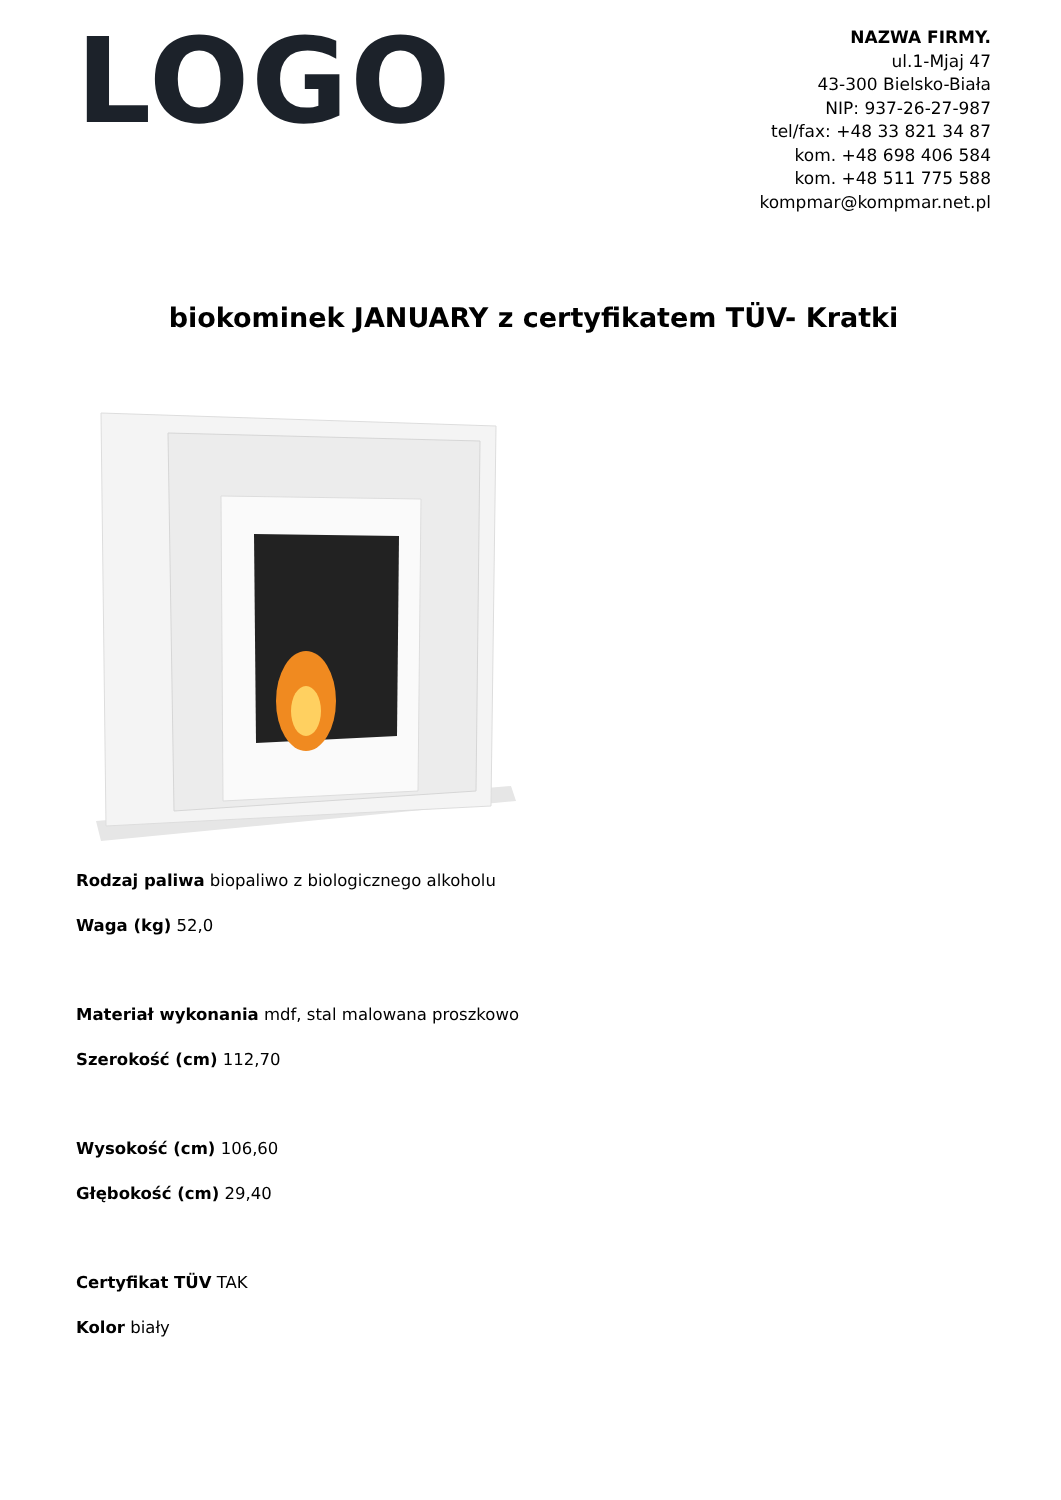LOGO
NAZWA FIRMY.
ul.1-Mjaj 47
43-300 Bielsko-Biała
NIP: 937-26-27-987
tel/fax: +48 33 821 34 87
kom. +48 698 406 584
kom. +48 511 775 588
kompmar@kompmar.net.pl
biokominek JANUARY z certyfikatem TÜV- Kratki
Rodzaj paliwa biopaliwo z biologicznego alkoholu
Waga (kg) 52,0
Materiał wykonania mdf, stal malowana proszkowo
Szerokość (cm) 112,70
Wysokość (cm) 106,60
Głębokość (cm) 29,40
Certyfikat TÜV TAK
Kolor biały